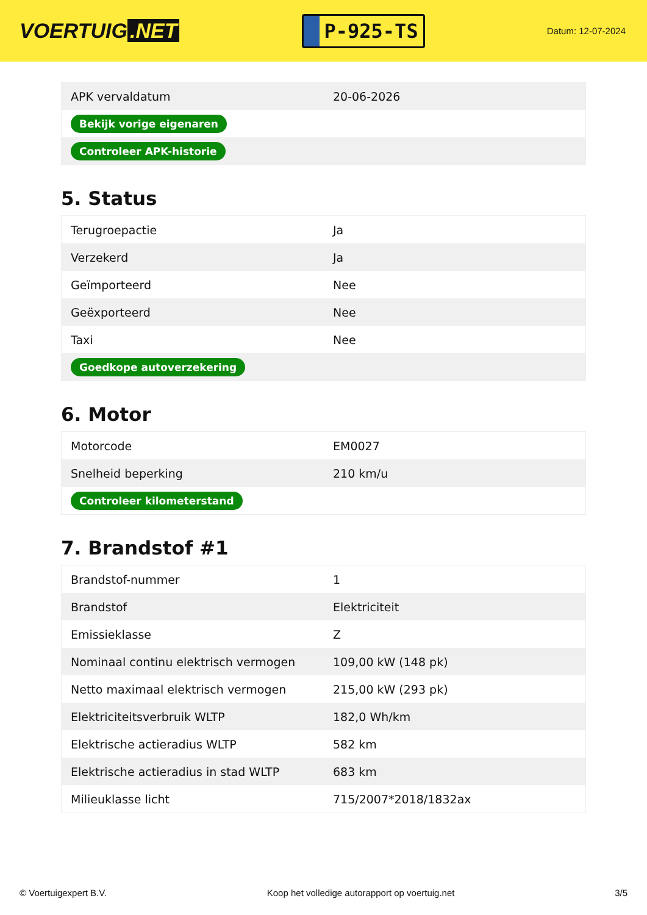VOERTUIG.NET
P-925-TS
Datum: 12-07-2024
| APK vervaldatum | 20-06-2026 |
| Bekijk vorige eigenaren | |
| Controleer APK-historie | |
5. Status
| Terugroepactie | Ja |
| Verzekerd | Ja |
| Geïmporteerd | Nee |
| Geëxporteerd | Nee |
| Taxi | Nee |
| Goedkope autoverzekering | |
6. Motor
| Motorcode | EM0027 |
| Snelheid beperking | 210 km/u |
| Controleer kilometerstand | |
7. Brandstof #1
| Brandstof-nummer | 1 |
| Brandstof | Elektriciteit |
| Emissieklasse | Z |
| Nominaal continu elektrisch vermogen | 109,00 kW (148 pk) |
| Netto maximaal elektrisch vermogen | 215,00 kW (293 pk) |
| Elektriciteitsverbruik WLTP | 182,0 Wh/km |
| Elektrische actieradius WLTP | 582 km |
| Elektrische actieradius in stad WLTP | 683 km |
| Milieuklasse licht | 715/2007*2018/1832ax |
© Voertuigexpert B.V. Koop het volledige autorapport op voertuig.net 3/5